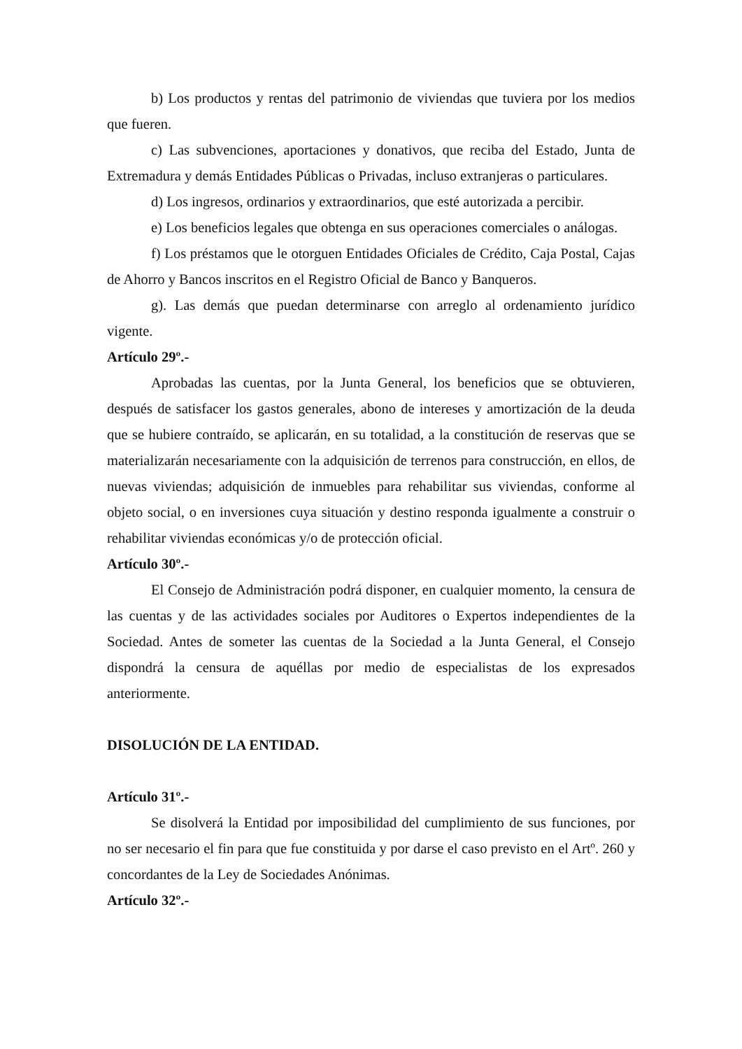b) Los productos y rentas del patrimonio de viviendas que tuviera por los medios que fueren.
c) Las subvenciones, aportaciones y donativos, que reciba del Estado, Junta de Extremadura y demás Entidades Públicas o Privadas, incluso extranjeras o particulares.
d) Los ingresos, ordinarios y extraordinarios, que esté autorizada a percibir.
e) Los beneficios legales que obtenga en sus operaciones comerciales o análogas.
f) Los préstamos que le otorguen Entidades Oficiales de Crédito, Caja Postal, Cajas de Ahorro y Bancos inscritos en el Registro Oficial de Banco y Banqueros.
g). Las demás que puedan determinarse con arreglo al ordenamiento jurídico vigente.
Artículo 29º.-
Aprobadas las cuentas, por la Junta General, los beneficios que se obtuvieren, después de satisfacer los gastos generales, abono de intereses y amortización de la deuda que se hubiere contraído, se aplicarán, en su totalidad, a la constitución de reservas que se materializarán necesariamente con la adquisición de terrenos para construcción, en ellos, de nuevas viviendas; adquisición de inmuebles para rehabilitar sus viviendas, conforme al objeto social, o en inversiones cuya situación y destino responda igualmente a construir o rehabilitar viviendas económicas y/o de protección oficial.
Artículo 30º.-
El Consejo de Administración podrá disponer, en cualquier momento, la censura de las cuentas y de las actividades sociales por Auditores o Expertos independientes de la Sociedad. Antes de someter las cuentas de la Sociedad a la Junta General, el Consejo dispondrá la censura de aquéllas por medio de especialistas de los expresados anteriormente.
DISOLUCIÓN DE LA ENTIDAD.
Artículo 31º.-
Se disolverá la Entidad por imposibilidad del cumplimiento de sus funciones, por no ser necesario el fin para que fue constituida y por darse el caso previsto en el Artº. 260 y concordantes de la Ley de Sociedades Anónimas.
Artículo 32º.-